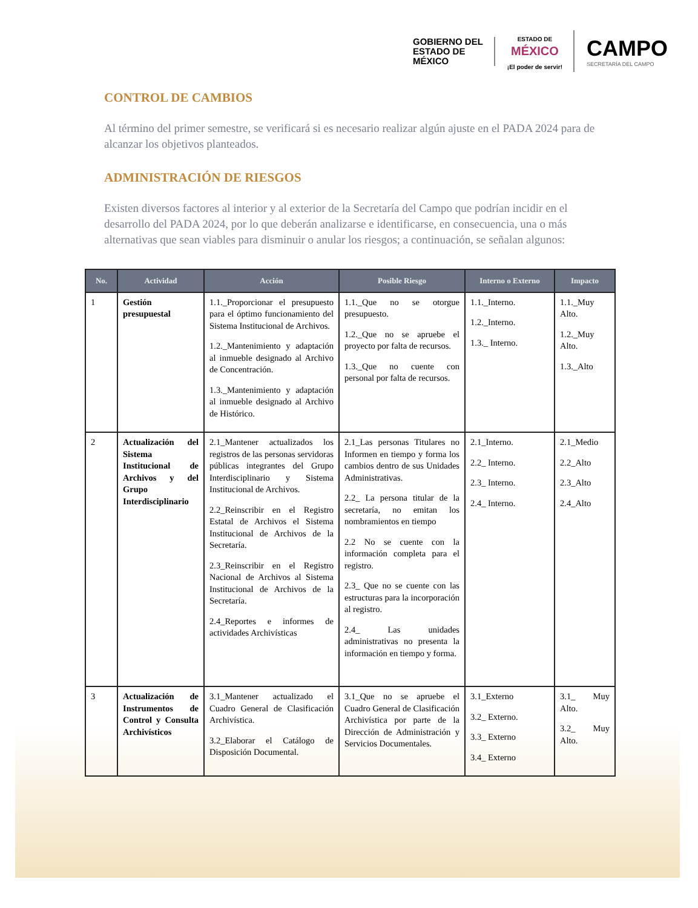GOBIERNO DEL
ESTADO DE
MÉXICO
ESTADO DE
MÉXICO
¡El poder de servir!
CAMPO
SECRETARÍA DEL CAMPO
CONTROL DE CAMBIOS
Al término del primer semestre, se verificará si es necesario realizar algún ajuste en el PADA 2024 para de alcanzar los objetivos planteados.
ADMINISTRACIÓN DE RIESGOS
Existen diversos factores al interior y al exterior de la Secretaría del Campo que podrían incidir en el desarrollo del PADA 2024, por lo que deberán analizarse e identificarse, en consecuencia, una o más alternativas que sean viables para disminuir o anular los riesgos; a continuación, se señalan algunos:
| No. | Actividad | Acción | Posible Riesgo | Interno o Externo | Impacto |
| --- | --- | --- | --- | --- | --- |
| 1 | Gestión presupuestal | 1.1._Proporcionar el presupuesto para el óptimo funcionamiento del Sistema Institucional de Archivos. 1.2._Mantenimiento y adaptación al inmueble designado al Archivo de Concentración. 1.3._Mantenimiento y adaptación al inmueble designado al Archivo de Histórico. | 1.1._Que no se otorgue presupuesto. 1.2._Que no se apruebe el proyecto por falta de recursos. 1.3._Que no cuente con personal por falta de recursos. | 1.1._Interno. 1.2._Interno. 1.3._ Interno. | 1.1._Muy Alto. 1.2._Muy Alto. 1.3._Alto |
| 2 | Actualización del Sistema Institucional de Archivos y del Grupo Interdisciplinario | 2.1_Mantener actualizados los registros de las personas servidoras públicas integrantes del Grupo Interdisciplinario y Sistema Institucional de Archivos. 2.2_Reinscribir en el Registro Estatal de Archivos el Sistema Institucional de Archivos de la Secretaría. 2.3_Reinscribir en el Registro Nacional de Archivos al Sistema Institucional de Archivos de la Secretaría. 2.4_Reportes e informes de actividades Archivísticas | 2.1_Las personas Titulares no Informen en tiempo y forma los cambios dentro de sus Unidades Administrativas. 2.2_ La persona titular de la secretaría, no emitan los nombramientos en tiempo 2.2 No se cuente con la información completa para el registro. 2.3_ Que no se cuente con las estructuras para la incorporación al registro. 2.4_ Las unidades administrativas no presenta la información en tiempo y forma. | 2.1_Interno. 2.2_ Interno. 2.3_ Interno. 2.4_ Interno. | 2.1_Medio 2.2_Alto 2.3_Alto 2.4_Alto |
| 3 | Actualización de Instrumentos de Control y Consulta Archivísticos | 3.1_Mantener actualizado el Cuadro General de Clasificación Archivística. 3.2_Elaborar el Catálogo de Disposición Documental. | 3.1_Que no se apruebe el Cuadro General de Clasificación Archivística por parte de la Dirección de Administración y Servicios Documentales. | 3.1_Externo 3.2_ Externo. 3.3_ Externo 3.4_ Externo | 3.1_ Muy Alto. 3.2_ Muy Alto. |